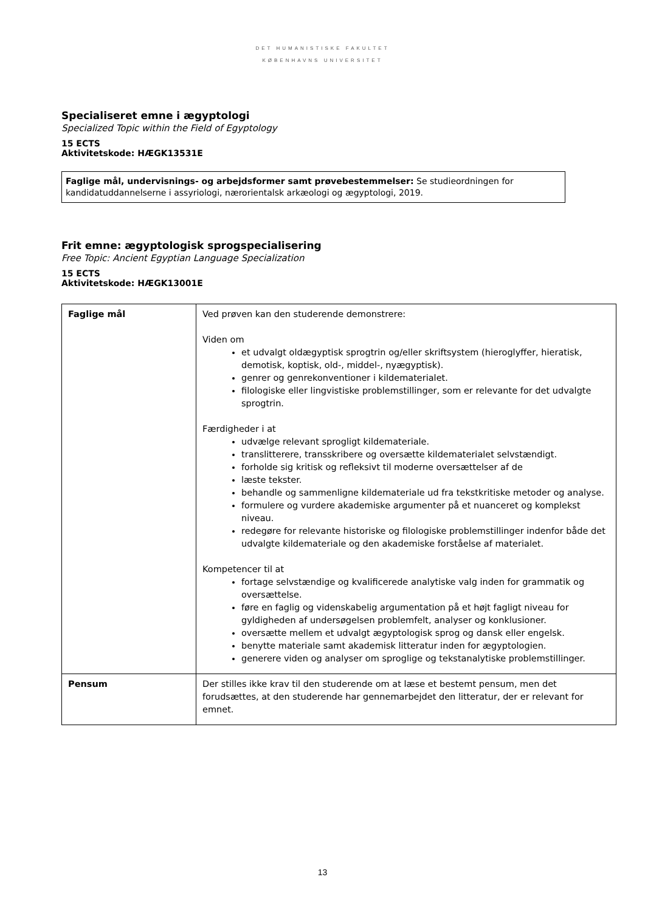DET HUMANISTISKE FAKULTET
KØBENHAVNS UNIVERSITET
Specialiseret emne i ægyptologi
Specialized Topic within the Field of Egyptology
15 ECTS
Aktivitetskode: HÆGK13531E
Faglige mål, undervisnings- og arbejdsformer samt prøvebestemmelser: Se studieordningen for kandidatuddannelserne i assyriologi, nærorientalsk arkæologi og ægyptologi, 2019.
Frit emne: ægyptologisk sprogspecialisering
Free Topic: Ancient Egyptian Language Specialization
15 ECTS
Aktivitetskode: HÆGK13001E
| Faglige mål | Ved prøven kan den studerende demonstrere: Viden om et udvalgt oldægyptisk sprogtrin og/eller skriftsystem (hieroglyffer, hieratisk, demotisk, koptisk, old-, middel-, nyægyptisk). genrer og genrekonventioner i kildematerialet. filologiske eller lingvistiske problemstillinger, som er relevante for det udvalgte sprogtrin. Færdigheder i at udvælge relevant sprogligt kildemateriale. translitterere, transskribere og oversætte kildematerialet selvstændigt. forholde sig kritisk og refleksivt til moderne oversættelser af de læste tekster. behandle og sammenligne kildemateriale ud fra tekstkritiske metoder og analyse. formulere og vurdere akademiske argumenter på et nuanceret og komplekst niveau. redegøre for relevante historiske og filologiske problemstillinger indenfor både det udvalgte kildemateriale og den akademiske forståelse af materialet. Kompetencer til at fortage selvstændige og kvalificerede analytiske valg inden for grammatik og oversættelse. føre en faglig og videnskabelig argumentation på et højt fagligt niveau for gyldigheden af undersøgelsen problemfelt, analyser og konklusioner. oversætte mellem et udvalgt ægyptologisk sprog og dansk eller engelsk. benytte materiale samt akademisk litteratur inden for ægyptologien. generere viden og analyser om sproglige og tekstanalytiske problemstillinger. |
| Pensum | Der stilles ikke krav til den studerende om at læse et bestemt pensum, men det forudsættes, at den studerende har gennemarbejdet den litteratur, der er relevant for emnet. |
13